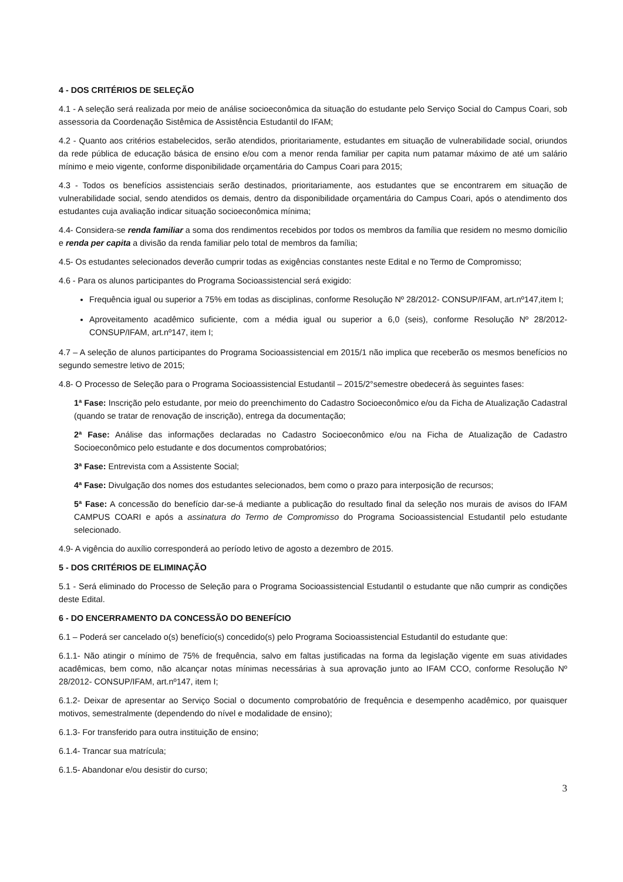4 - DOS CRITÉRIOS DE SELEÇÃO
4.1 - A seleção será realizada por meio de análise socioeconômica da situação do estudante pelo Serviço Social do Campus Coari, sob assessoria da Coordenação Sistêmica de Assistência Estudantil do IFAM;
4.2 - Quanto aos critérios estabelecidos, serão atendidos, prioritariamente, estudantes em situação de vulnerabilidade social, oriundos da rede pública de educação básica de ensino e/ou com a menor renda familiar per capita num patamar máximo de até um salário mínimo e meio vigente, conforme disponibilidade orçamentária do Campus Coari para 2015;
4.3 - Todos os benefícios assistenciais serão destinados, prioritariamente, aos estudantes que se encontrarem em situação de vulnerabilidade social, sendo atendidos os demais, dentro da disponibilidade orçamentária do Campus Coari, após o atendimento dos estudantes cuja avaliação indicar situação socioeconômica mínima;
4.4- Considera-se renda familiar a soma dos rendimentos recebidos por todos os membros da família que residem no mesmo domicílio e renda per capita a divisão da renda familiar pelo total de membros da família;
4.5- Os estudantes selecionados deverão cumprir todas as exigências constantes neste Edital e no Termo de Compromisso;
4.6 - Para os alunos participantes do Programa Socioassistencial será exigido:
Frequência igual ou superior a 75% em todas as disciplinas, conforme Resolução Nº 28/2012- CONSUP/IFAM, art.nº147,item I;
Aproveitamento acadêmico suficiente, com a média igual ou superior a 6,0 (seis), conforme Resolução Nº 28/2012- CONSUP/IFAM, art.nº147, item I;
4.7 – A seleção de alunos participantes do Programa Socioassistencial em 2015/1 não implica que receberão os mesmos benefícios no segundo semestre letivo de 2015;
4.8- O Processo de Seleção para o Programa Socioassistencial Estudantil – 2015/2°semestre obedecerá às seguintes fases:
1ª Fase: Inscrição pelo estudante, por meio do preenchimento do Cadastro Socioeconômico e/ou da Ficha de Atualização Cadastral (quando se tratar de renovação de inscrição), entrega da documentação;
2ª Fase: Análise das informações declaradas no Cadastro Socioeconômico e/ou na Ficha de Atualização de Cadastro Socioeconômico pelo estudante e dos documentos comprobatórios;
3ª Fase: Entrevista com a Assistente Social;
4ª Fase: Divulgação dos nomes dos estudantes selecionados, bem como o prazo para interposição de recursos;
5ª Fase: A concessão do benefício dar-se-á mediante a publicação do resultado final da seleção nos murais de avisos do IFAM CAMPUS COARI e após a assinatura do Termo de Compromisso do Programa Socioassistencial Estudantil pelo estudante selecionado.
4.9- A vigência do auxílio corresponderá ao período letivo de agosto a dezembro de 2015.
5 - DOS CRITÉRIOS DE ELIMINAÇÃO
5.1 - Será eliminado do Processo de Seleção para o Programa Socioassistencial Estudantil o estudante que não cumprir as condições deste Edital.
6 - DO ENCERRAMENTO DA CONCESSÃO DO BENEFÍCIO
6.1 – Poderá ser cancelado o(s) benefício(s) concedido(s) pelo Programa Socioassistencial Estudantil do estudante que:
6.1.1- Não atingir o mínimo de 75% de frequência, salvo em faltas justificadas na forma da legislação vigente em suas atividades acadêmicas, bem como, não alcançar notas mínimas necessárias à sua aprovação junto ao IFAM CCO, conforme Resolução Nº 28/2012- CONSUP/IFAM, art.nº147, item I;
6.1.2- Deixar de apresentar ao Serviço Social o documento comprobatório de frequência e desempenho acadêmico, por quaisquer motivos, semestralmente (dependendo do nível e modalidade de ensino);
6.1.3- For transferido para outra instituição de ensino;
6.1.4- Trancar sua matrícula;
6.1.5- Abandonar e/ou desistir do curso;
3